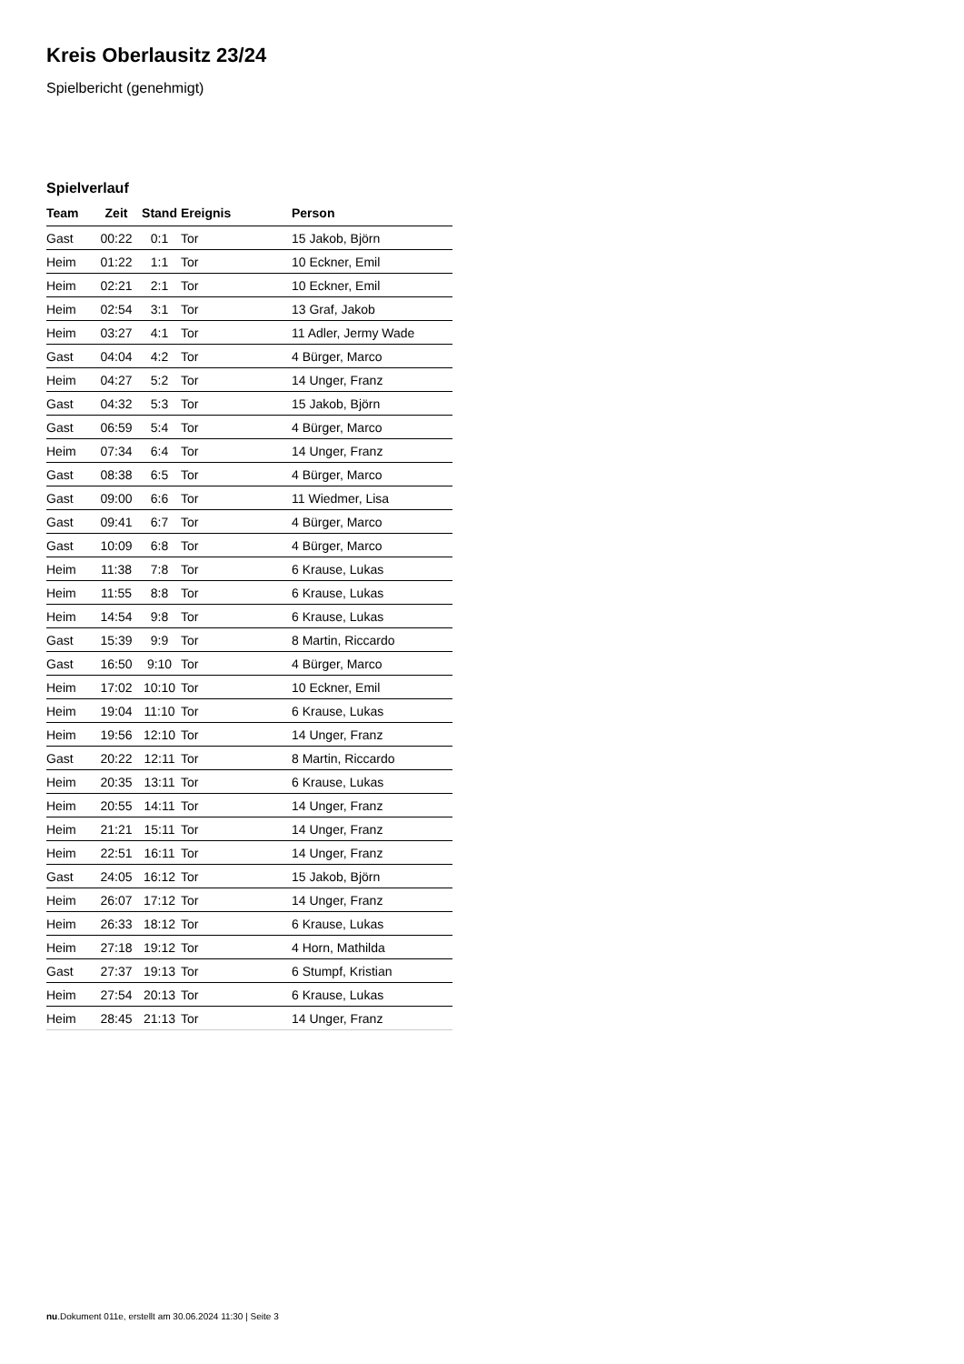Kreis Oberlausitz 23/24
Spielbericht (genehmigt)
Spielverlauf
| Team | Zeit | Stand | Ereignis | Person |
| --- | --- | --- | --- | --- |
| Gast | 00:22 | 0:1 | Tor | 15 Jakob, Björn |
| Heim | 01:22 | 1:1 | Tor | 10 Eckner, Emil |
| Heim | 02:21 | 2:1 | Tor | 10 Eckner, Emil |
| Heim | 02:54 | 3:1 | Tor | 13 Graf, Jakob |
| Heim | 03:27 | 4:1 | Tor | 11 Adler, Jermy Wade |
| Gast | 04:04 | 4:2 | Tor | 4 Bürger, Marco |
| Heim | 04:27 | 5:2 | Tor | 14 Unger, Franz |
| Gast | 04:32 | 5:3 | Tor | 15 Jakob, Björn |
| Gast | 06:59 | 5:4 | Tor | 4 Bürger, Marco |
| Heim | 07:34 | 6:4 | Tor | 14 Unger, Franz |
| Gast | 08:38 | 6:5 | Tor | 4 Bürger, Marco |
| Gast | 09:00 | 6:6 | Tor | 11 Wiedmer, Lisa |
| Gast | 09:41 | 6:7 | Tor | 4 Bürger, Marco |
| Gast | 10:09 | 6:8 | Tor | 4 Bürger, Marco |
| Heim | 11:38 | 7:8 | Tor | 6 Krause, Lukas |
| Heim | 11:55 | 8:8 | Tor | 6 Krause, Lukas |
| Heim | 14:54 | 9:8 | Tor | 6 Krause, Lukas |
| Gast | 15:39 | 9:9 | Tor | 8 Martin, Riccardo |
| Gast | 16:50 | 9:10 | Tor | 4 Bürger, Marco |
| Heim | 17:02 | 10:10 | Tor | 10 Eckner, Emil |
| Heim | 19:04 | 11:10 | Tor | 6 Krause, Lukas |
| Heim | 19:56 | 12:10 | Tor | 14 Unger, Franz |
| Gast | 20:22 | 12:11 | Tor | 8 Martin, Riccardo |
| Heim | 20:35 | 13:11 | Tor | 6 Krause, Lukas |
| Heim | 20:55 | 14:11 | Tor | 14 Unger, Franz |
| Heim | 21:21 | 15:11 | Tor | 14 Unger, Franz |
| Heim | 22:51 | 16:11 | Tor | 14 Unger, Franz |
| Gast | 24:05 | 16:12 | Tor | 15 Jakob, Björn |
| Heim | 26:07 | 17:12 | Tor | 14 Unger, Franz |
| Heim | 26:33 | 18:12 | Tor | 6 Krause, Lukas |
| Heim | 27:18 | 19:12 | Tor | 4 Horn, Mathilda |
| Gast | 27:37 | 19:13 | Tor | 6 Stumpf, Kristian |
| Heim | 27:54 | 20:13 | Tor | 6 Krause, Lukas |
| Heim | 28:45 | 21:13 | Tor | 14 Unger, Franz |
nu.Dokument 011e, erstellt am 30.06.2024 11:30 | Seite 3